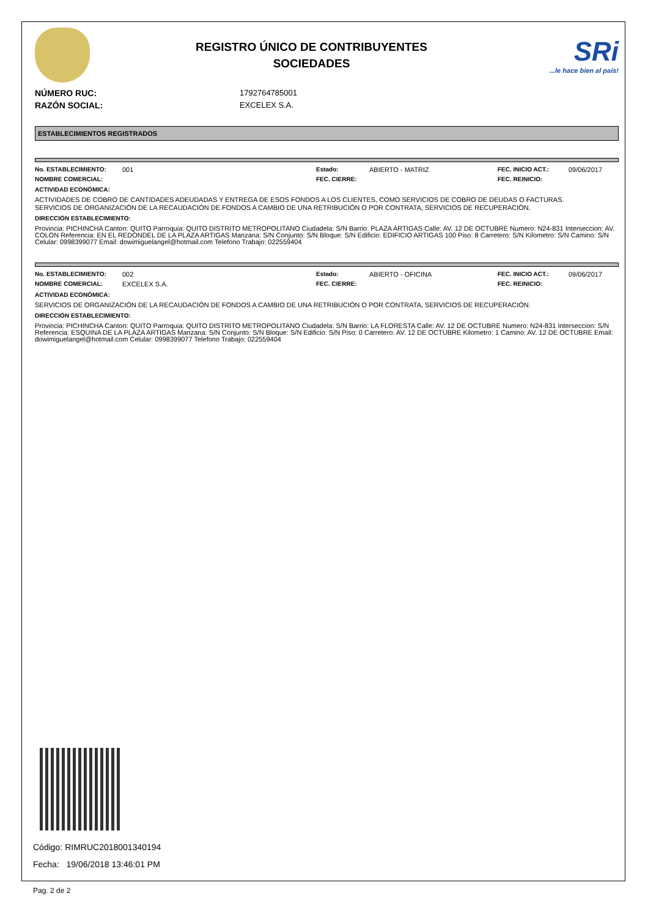REGISTRO ÚNICO DE CONTRIBUYENTES
SOCIEDADES
SRi...le hace bien al país!
NÚMERO RUC: 1792764785001
RAZÓN SOCIAL: EXCELEX S.A.
ESTABLECIMIENTOS REGISTRADOS
No. ESTABLECIMIENTO: 001 Estado: ABIERTO - MATRIZ FEC. INICIO ACT.: 09/06/2017
NOMBRE COMERCIAL: FEC. CIERRE: FEC. REINICIO:
ACTIVIDAD ECONÓMICA:
ACTIVIDADES DE COBRO DE CANTIDADES ADEUDADAS Y ENTREGA DE ESOS FONDOS A LOS CLIENTES, COMO SERVICIOS DE COBRO DE DEUDAS O FACTURAS.
SERVICIOS DE ORGANIZACIÓN DE LA RECAUDACIÓN DE FONDOS A CAMBIO DE UNA RETRIBUCIÓN O POR CONTRATA, SERVICIOS DE RECUPERACIÓN.
DIRECCIÓN ESTABLECIMIENTO:
Provincia: PICHINCHA Canton: QUITO Parroquia: QUITO DISTRITO METROPOLITANO Ciudadela: S/N Barrio: PLAZA ARTIGAS Calle: AV. 12 DE OCTUBRE Numero: N24-831 Interseccion: AV. COLON Referencia: EN EL REDONDEL DE LA PLAZA ARTIGAS Manzana: S/N Conjunto: S/N Bloque: S/N Edificio: EDIFICIO ARTIGAS 100 Piso: 8 Carretero: S/N Kilometro: S/N Camino: S/N Celular: 0998399077 Email: dowimiguelangel@hotmail.com Telefono Trabajo: 022559404
No. ESTABLECIMIENTO: 002 Estado: ABIERTO - OFICINA FEC. INICIO ACT.: 09/06/2017
NOMBRE COMERCIAL: EXCELEX S.A. FEC. CIERRE: FEC. REINICIO:
ACTIVIDAD ECONÓMICA:
SERVICIOS DE ORGANIZACIÓN DE LA RECAUDACIÓN DE FONDOS A CAMBIO DE UNA RETRIBUCIÓN O POR CONTRATA, SERVICIOS DE RECUPERACIÓN.
DIRECCIÓN ESTABLECIMIENTO:
Provincia: PICHINCHA Canton: QUITO Parroquia: QUITO DISTRITO METROPOLITANO Ciudadela: S/N Barrio: LA FLORESTA Calle: AV. 12 DE OCTUBRE Numero: N24-831 Interseccion: S/N Referencia: ESQUINA DE LA PLAZA ARTIGAS Manzana: S/N Conjunto: S/N Bloque: S/N Edificio: S/N Piso: 0 Carretero: AV. 12 DE OCTUBRE Kilometro: 1 Camino: AV. 12 DE OCTUBRE Email: dowimiguelangel@hotmail.com Celular: 0998399077 Telefono Trabajo: 022559404
Código: RIMRUC2018001340194
Fecha: 19/06/2018 13:46:01 PM
Pag. 2 de 2